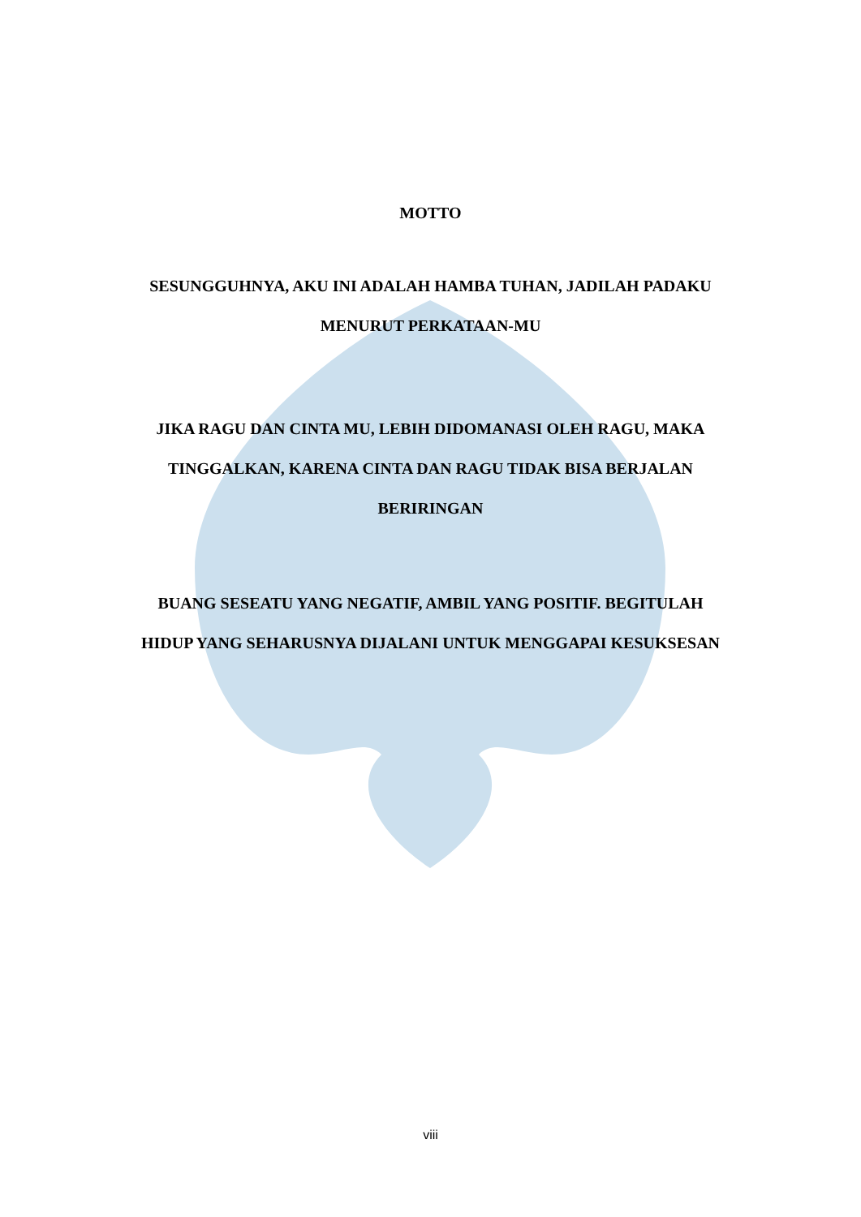MOTTO
SESUNGGUHNYA, AKU INI ADALAH HAMBA TUHAN, JADILAH PADAKU
MENURUT PERKATAAN-MU
JIKA RAGU DAN CINTA MU, LEBIH DIDOMANASI OLEH RAGU, MAKA
TINGGALKAN, KARENA CINTA DAN RAGU TIDAK BISA BERJALAN
BERIRINGAN
BUANG SESEATU YANG NEGATIF, AMBIL YANG POSITIF. BEGITULAH
HIDUP YANG SEHARUSNYA DIJALANI UNTUK MENGGAPAI KESUKSESAN
viii